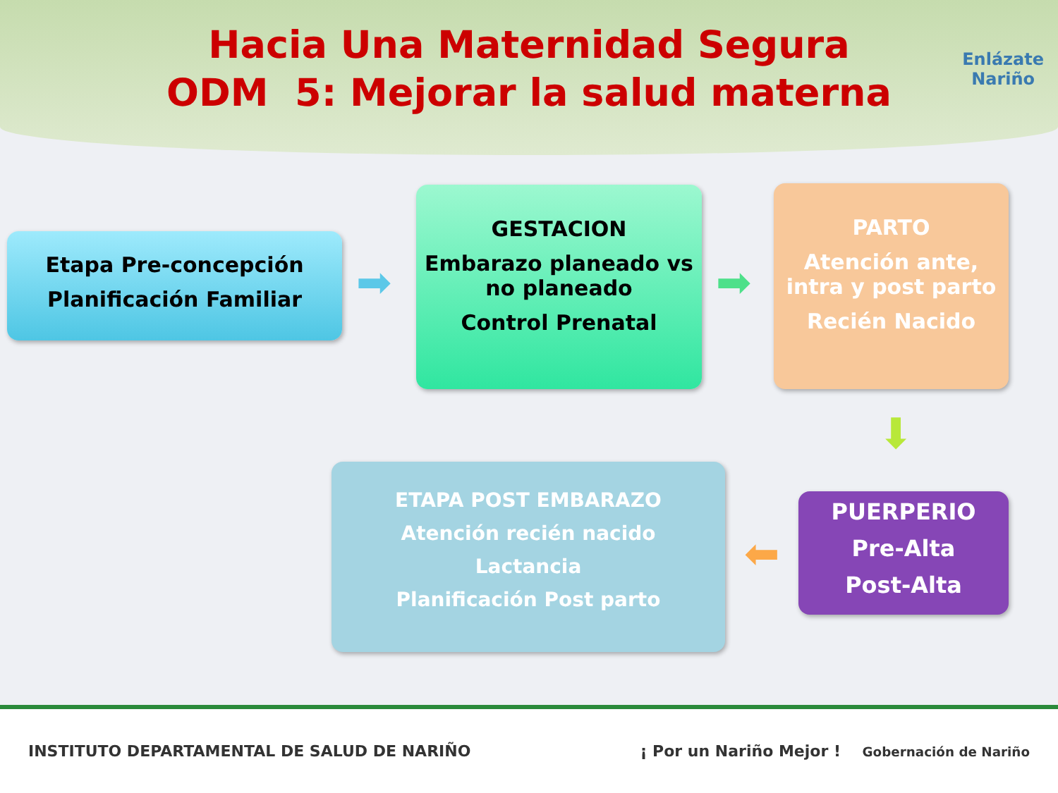Hacia Una Maternidad Segura
ODM 5: Mejorar la salud materna
Enlázate
Nariño
Etapa Pre-concepción
Planificación Familiar
➡
GESTACION
Embarazo planeado vs no planeado
Control Prenatal
➡
PARTO
Atención ante, intra y post parto
Recién Nacido
⬇
PUERPERIO
Pre-Alta
Post-Alta
⬅
ETAPA POST EMBARAZO
Atención recién nacido
Lactancia
Planificación Post parto
INSTITUTO DEPARTAMENTAL DE SALUD DE NARIÑO ¡ Por un Nariño Mejor ! Gobernación de Nariño